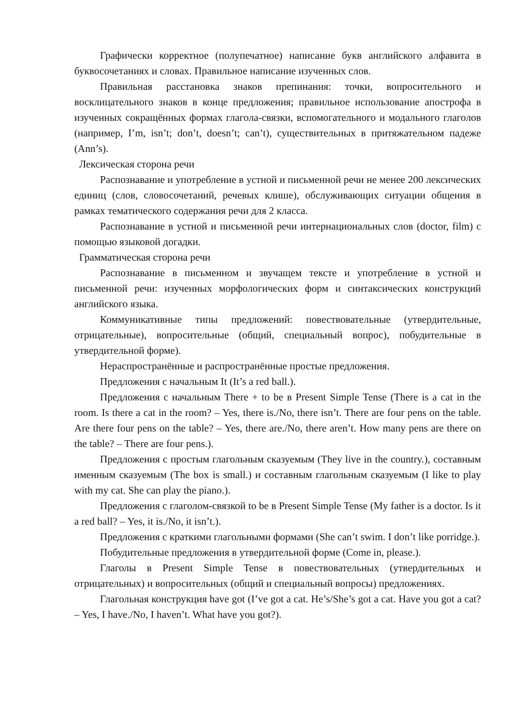Графически корректное (полупечатное) написание букв английского алфавита в буквосочетаниях и словах. Правильное написание изученных слов.
Правильная расстановка знаков препинания: точки, вопросительного и восклицательного знаков в конце предложения; правильное использование апострофа в изученных сокращённых формах глагола-связки, вспомогательного и модального глаголов (например, I’m, isn’t; don’t, doesn’t; can’t), существительных в притяжательном падеже (Ann’s).
Лексическая сторона речи
Распознавание и употребление в устной и письменной речи не менее 200 лексических единиц (слов, словосочетаний, речевых клише), обслуживающих ситуации общения в рамках тематического содержания речи для 2 класса.
Распознавание в устной и письменной речи интернациональных слов (doctor, film) с помощью языковой догадки.
Грамматическая сторона речи
Распознавание в письменном и звучащем тексте и употребление в устной и письменной речи: изученных морфологических форм и синтаксических конструкций английского языка.
Коммуникативные типы предложений: повествовательные (утвердительные, отрицательные), вопросительные (общий, специальный вопрос), побудительные в утвердительной форме).
Нераспространённые и распространённые простые предложения.
Предложения с начальным It (It’s a red ball.).
Предложения с начальным There + to be в Present Simple Tense (There is a cat in the room. Is there a cat in the room? – Yes, there is./No, there isn’t. There are four pens on the table. Are there four pens on the table? – Yes, there are./No, there aren’t. How many pens are there on the table? – There are four pens.).
Предложения с простым глагольным сказуемым (They live in the country.), составным именным сказуемым (The box is small.) и составным глагольным сказуемым (I like to play with my cat. She can play the piano.).
Предложения с глаголом-связкой to be в Present Simple Tense (My father is a doctor. Is it a red ball? – Yes, it is./No, it isn’t.).
Предложения с краткими глагольными формами (She can’t swim. I don’t like porridge.).
Побудительные предложения в утвердительной форме (Come in, please.).
Глаголы в Present Simple Tense в повествовательных (утвердительных и отрицательных) и вопросительных (общий и специальный вопросы) предложениях.
Глагольная конструкция have got (I’ve got a cat. He’s/She’s got a cat. Have you got a cat? – Yes, I have./No, I haven’t. What have you got?).